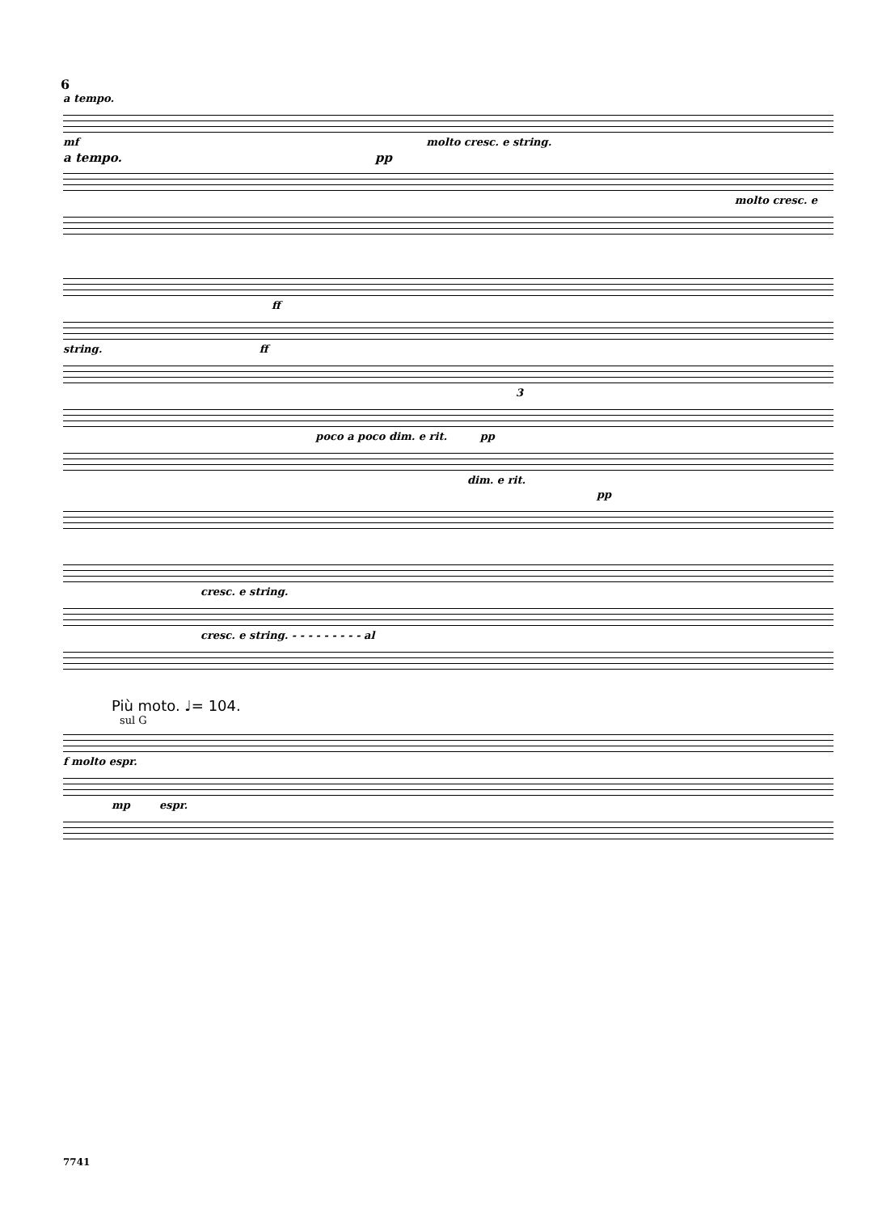6
a tempo.
mf molto cresc. e string.
a tempo. pp
molto cresc. e
ff
string. ff
3
poco a poco dim. e rit. pp
dim. e rit.
pp
cresc. e string.
cresc. e string. - - - - - - - - - al
Più moto. ♩= 104.
sul G
f molto espr.
mp espr.
7741